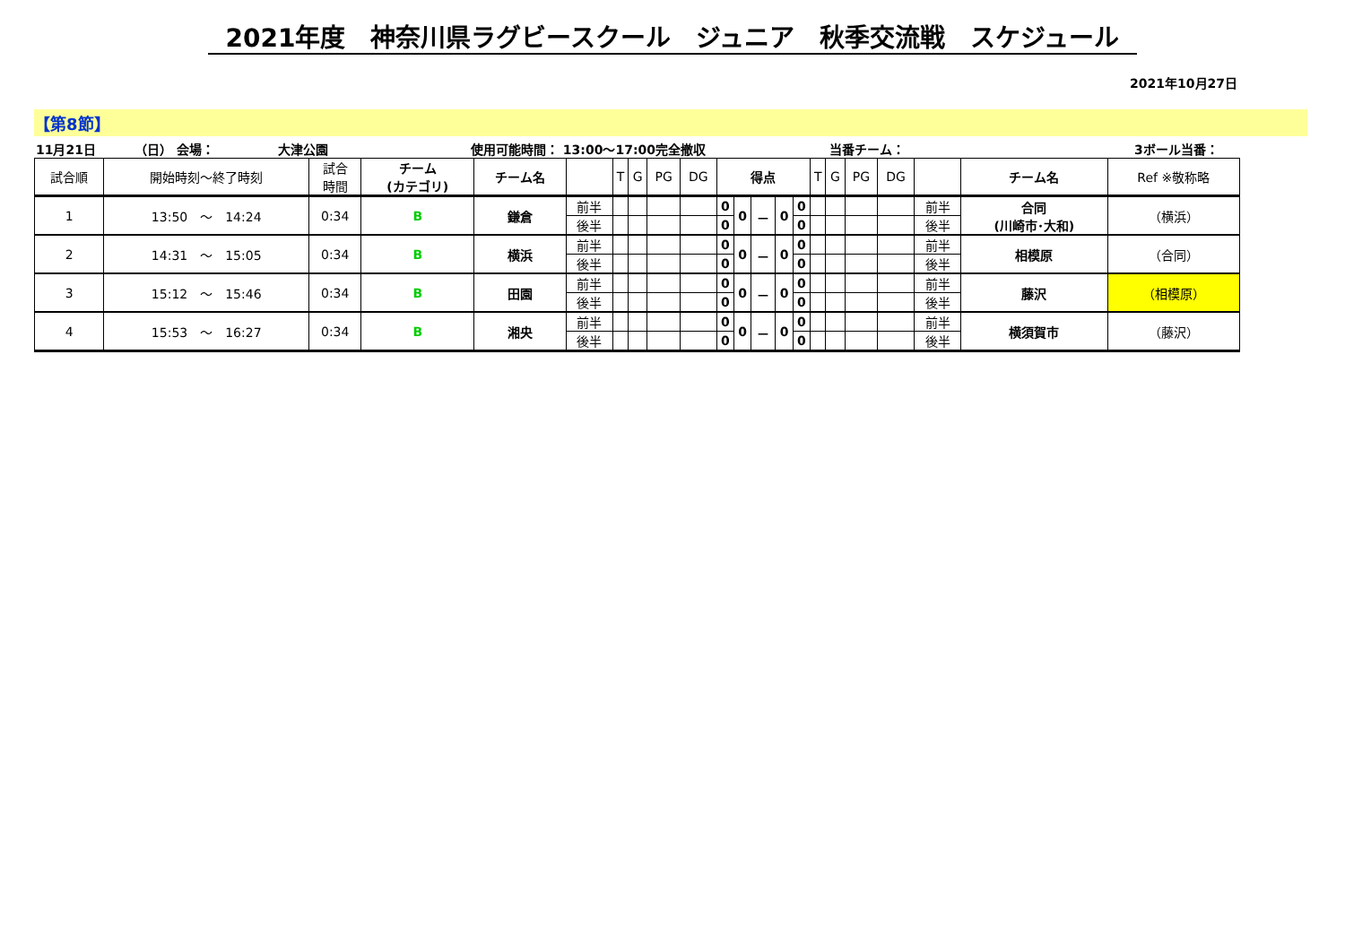2021年度　神奈川県ラグビースクール　ジュニア　秋季交流戦　スケジュール
2021年10月27日
【第8節】
11月21日 （日） 会場： 大津公園 使用可能時間： 13:00～17:00完全撤収 当番チーム： 3ボール当番：
| 試合順 | 開始時刻～終了時刻 | 試合 時間 | チーム (カテゴリ) | チーム名 | | T | G | PG | DG | 得点 | | | | | T | G | PG | DG | | チーム名 | Ref ※敬称略 |
| --- | --- | --- | --- | --- | --- | --- | --- | --- | --- | --- | --- | --- | --- | --- | --- | --- | --- | --- | --- | --- | --- |
| 1 | 13:50 ～ 14:24 | 0:34 | B | 鎌倉 | 前半 | | | | | 0 | 0 | － | 0 | 0 | | | | | 前半 | 合同 (川崎市･大和) | （横浜） |
| | | | | | 後半 | | | | | 0 | | | | 0 | | | | | 後半 | | |
| 2 | 14:31 ～ 15:05 | 0:34 | B | 横浜 | 前半 | | | | | 0 | 0 | － | 0 | 0 | | | | | 前半 | 相模原 | （合同） |
| | | | | | 後半 | | | | | 0 | | | | 0 | | | | | 後半 | | |
| 3 | 15:12 ～ 15:46 | 0:34 | B | 田園 | 前半 | | | | | 0 | 0 | － | 0 | 0 | | | | | 前半 | 藤沢 | （相模原） |
| | | | | | 後半 | | | | | 0 | | | | 0 | | | | | 後半 | | |
| 4 | 15:53 ～ 16:27 | 0:34 | B | 湘央 | 前半 | | | | | 0 | 0 | － | 0 | 0 | | | | | 前半 | 横須賀市 | （藤沢） |
| | | | | | 後半 | | | | | 0 | | | | 0 | | | | | 後半 | | |